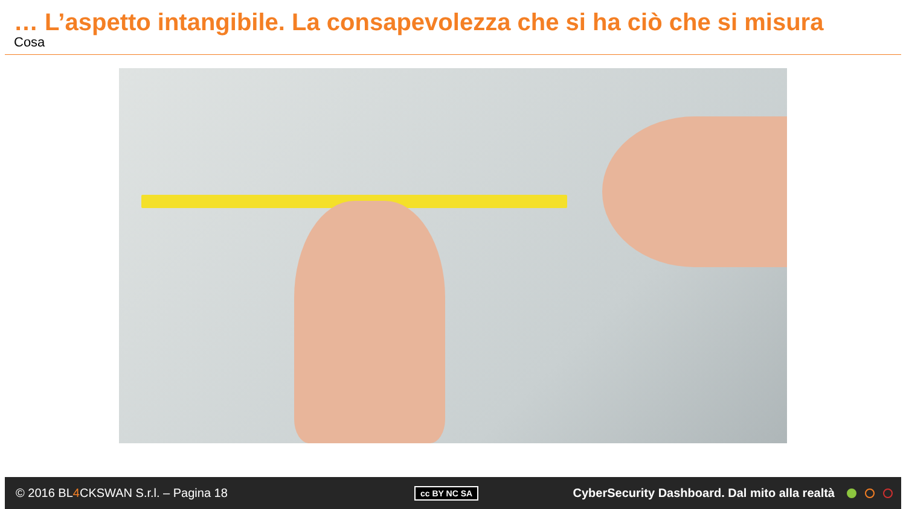… L’aspetto intangibile. La consapevolezza che si ha ciò che si misura
Cosa
© 2016 BL4 CKSWAN S.r.l. – Pagina 18
cc BY NC SA
CyberSecurity Dashboard. Dal mito alla realtà